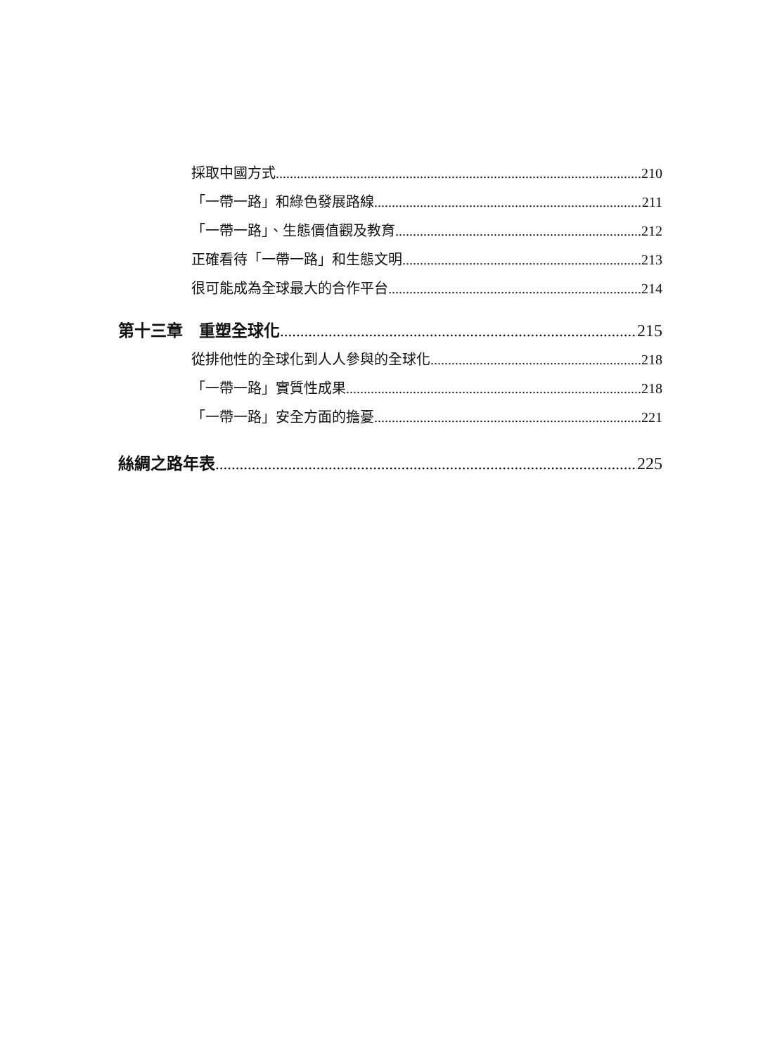採取中國方式 210
「一帶一路」和綠色發展路線 211
「一帶一路」、生態價值觀及教育 212
正確看待「一帶一路」和生態文明 213
很可能成為全球最大的合作平台 214
第十三章　重塑全球化 215
從排他性的全球化到人人參與的全球化 218
「一帶一路」實質性成果 218
「一帶一路」安全方面的擔憂 221
絲綢之路年表 225